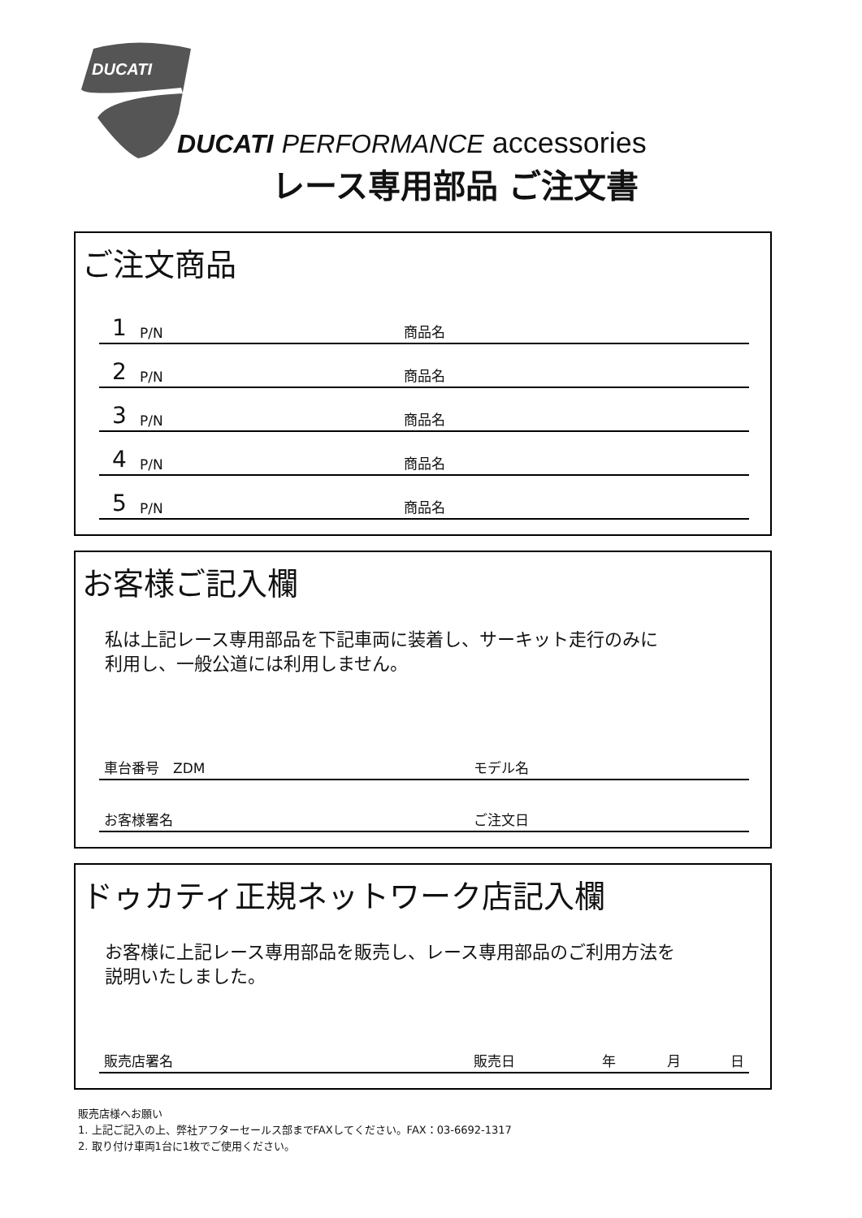DUCATI
DUCATI PERFORMANCE accessories
レース専用部品 ご注文書
ご注文商品
1 P/N 商品名
2 P/N 商品名
3 P/N 商品名
4 P/N 商品名
5 P/N 商品名
お客様ご記入欄
私は上記レース専用部品を下記車両に装着し、サーキット走行のみに
利用し、一般公道には利用しません。
車台番号　ZDM モデル名
お客様署名 ご注文日
ドゥカティ正規ネットワーク店記入欄
お客様に上記レース専用部品を販売し、レース専用部品のご利用方法を
説明いたしました。
販売店署名 販売日 年 月 日
販売店様へお願い
1. 上記ご記入の上、弊社アフターセールス部までFAXしてください。FAX：03-6692-1317
2. 取り付け車両1台に1枚でご使用ください。